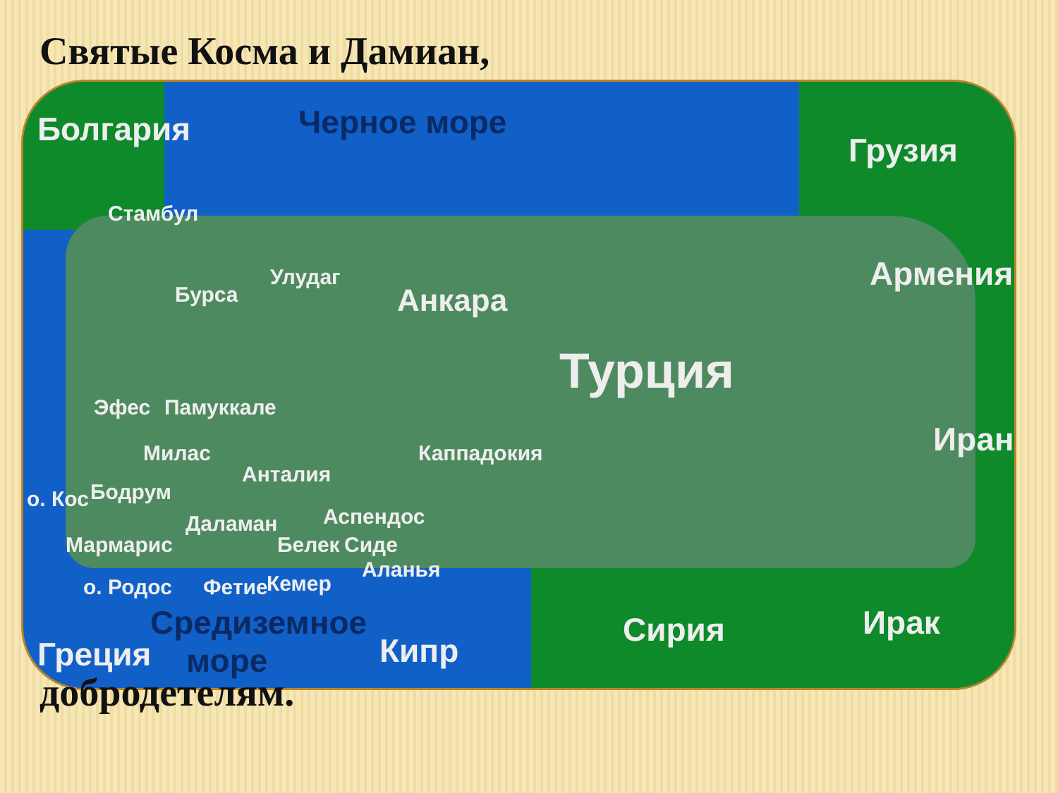Святые Косма и Дамиан,
Черное море
Болгария
Грузия
Армения
Иран
Стамбул
Улудаг
Бурса Анкара
Турция
Эфес Памуккале
Милас Каппадокия
Анталия
о. Кос Бодрум
Даламан Аспендос
Мармарис Белек Сиде
Аланья
о. Родос Фетие Кемер
Средиземное
море
Греция Кипр
Сирия Ирак
добродетелям.